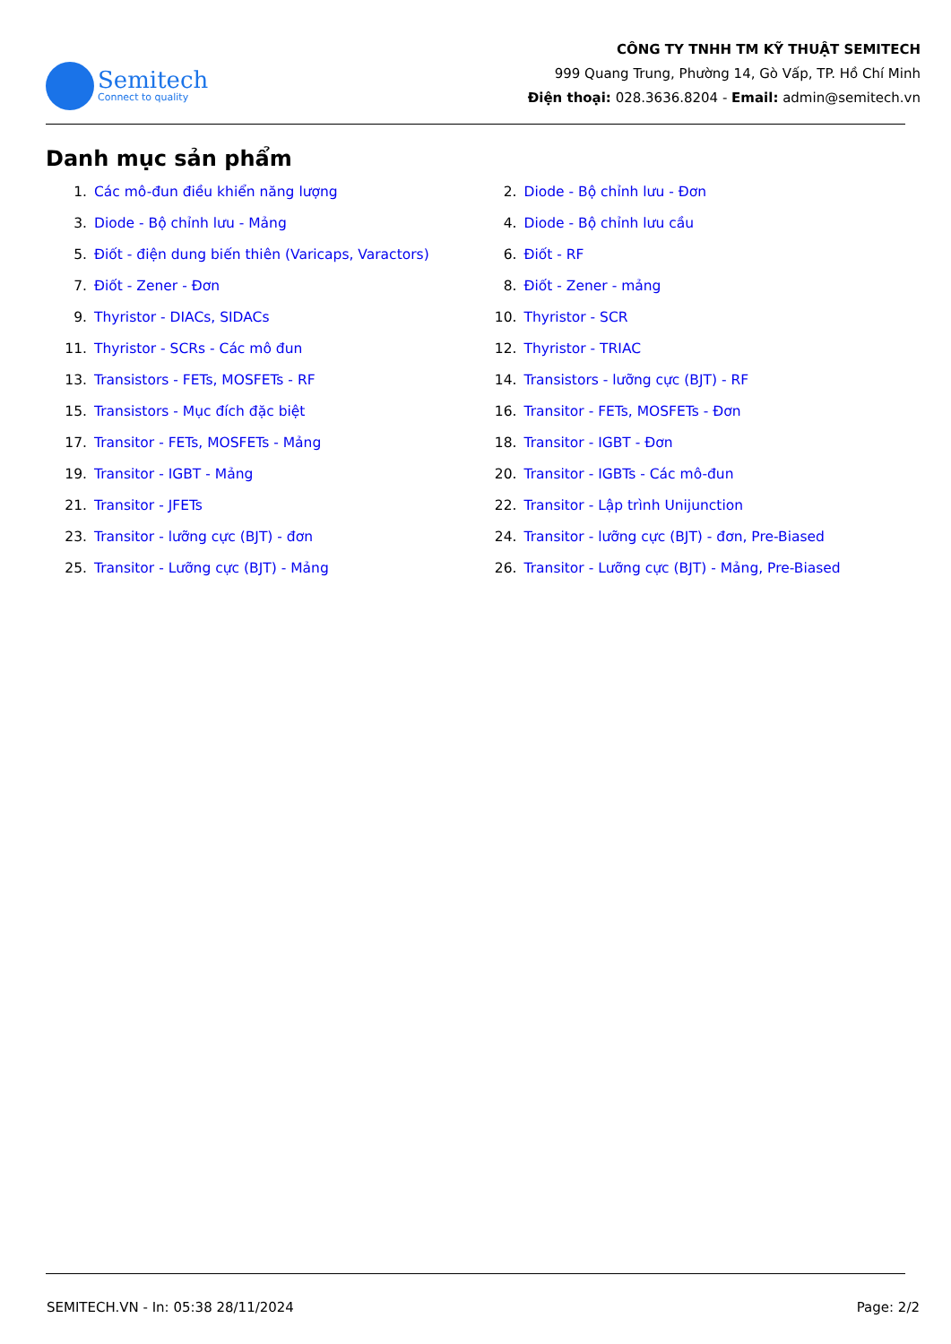Semitech
Connect to quality
CÔNG TY TNHH TM KỸ THUẬT SEMITECH
999 Quang Trung, Phường 14, Gò Vấp, TP. Hồ Chí Minh
Điện thoại: 028.3636.8204 - Email: admin@semitech.vn
Danh mục sản phẩm
1. Các mô-đun điều khiển năng lượng
2. Diode - Bộ chỉnh lưu - Đơn
3. Diode - Bộ chỉnh lưu - Mảng
4. Diode - Bộ chỉnh lưu cầu
5. Điốt - điện dung biến thiên (Varicaps, Varactors)
6. Điốt - RF
7. Điốt - Zener - Đơn
8. Điốt - Zener - mảng
9. Thyristor - DIACs, SIDACs
10. Thyristor - SCR
11. Thyristor - SCRs - Các mô đun
12. Thyristor - TRIAC
13. Transistors - FETs, MOSFETs - RF
14. Transistors - lưỡng cực (BJT) - RF
15. Transistors - Mục đích đặc biệt
16. Transitor - FETs, MOSFETs - Đơn
17. Transitor - FETs, MOSFETs - Mảng
18. Transitor - IGBT - Đơn
19. Transitor - IGBT - Mảng
20. Transitor - IGBTs - Các mô-đun
21. Transitor - JFETs
22. Transitor - Lập trình Unijunction
23. Transitor - lưỡng cực (BJT) - đơn
24. Transitor - lưỡng cực (BJT) - đơn, Pre-Biased
25. Transitor - Lưỡng cực (BJT) - Mảng
26. Transitor - Lưỡng cực (BJT) - Mảng, Pre-Biased
SEMITECH.VN - In: 05:38 28/11/2024 Page: 2/2